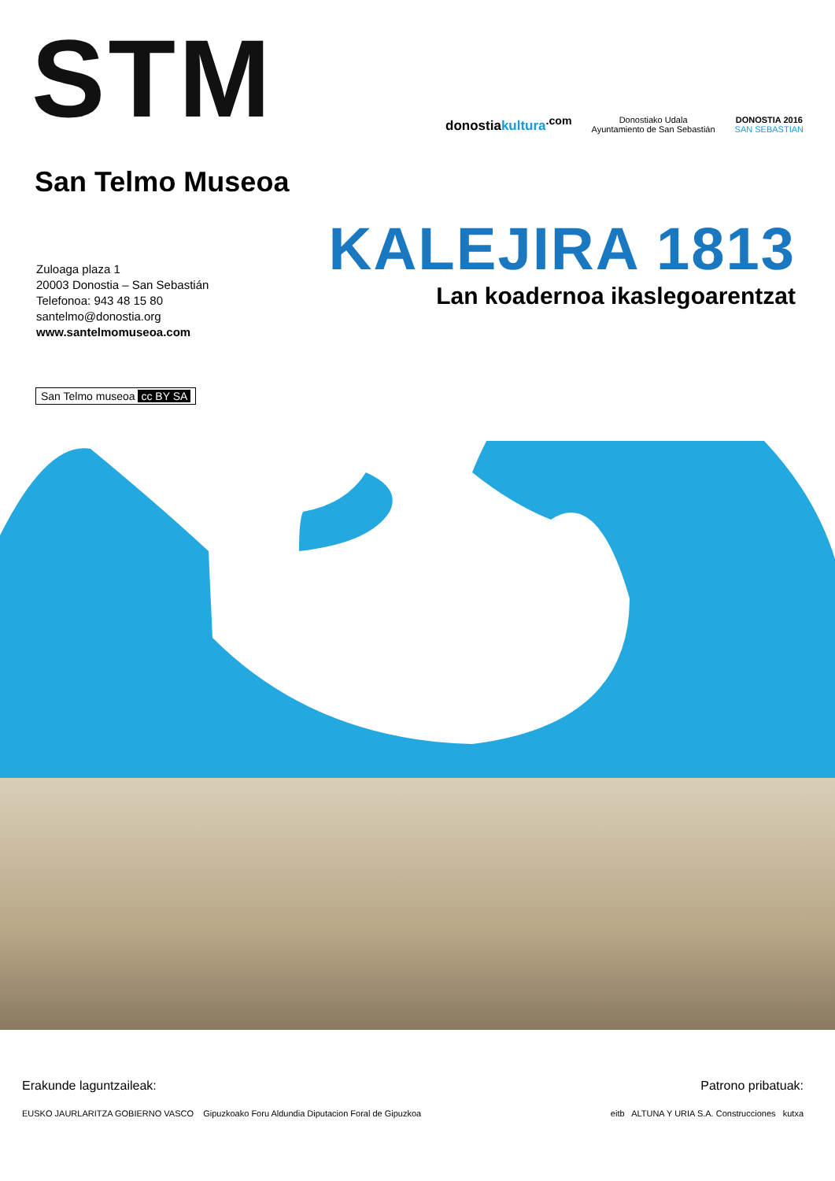STM
donostiakultura<sup>.com</sup>
Donostiako Udala
Ayuntamiento de San Sebastián
DONOSTIA 2016
SAN SEBASTIAN
San Telmo Museoa
Zuloaga plaza 1
20003 Donostia – San Sebastián
Telefonoa: 943 48 15 80
santelmo@donostia.org
www.santelmomuseoa.com
KALEJIRA 1813
Lan koadernoa ikaslegoarentzat
San Telmo museoa cc BY SA
Erakunde laguntzaileak:
EUSKO JAURLARITZA GOBIERNO VASCO Gipuzkoako Foru Aldundia Diputacion Foral de Gipuzkoa
Patrono pribatuak:
eitb ALTUNA Y URIA S.A. Construcciones kutxa